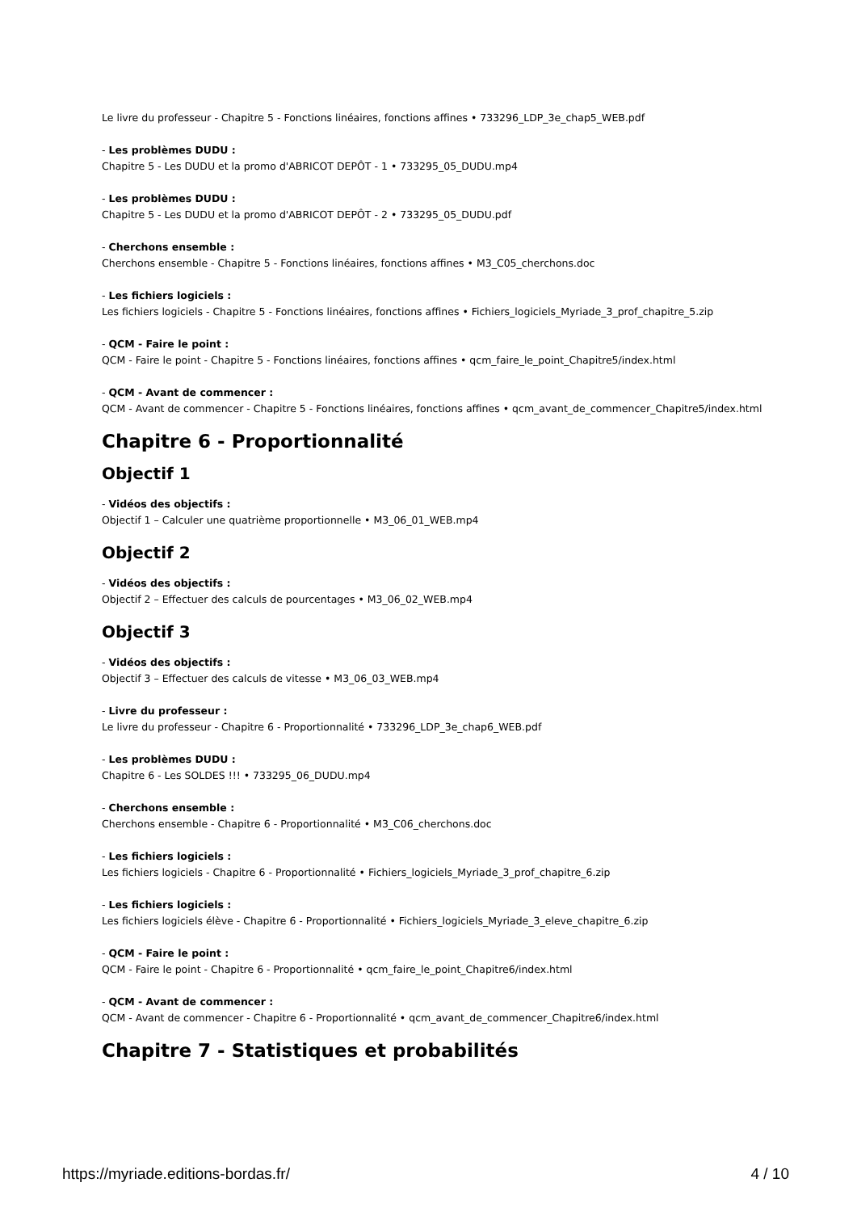Le livre du professeur - Chapitre 5 - Fonctions linéaires, fonctions affines • 733296_LDP_3e_chap5_WEB.pdf
- Les problèmes DUDU :
Chapitre 5 - Les DUDU et la promo d'ABRICOT DEPÔT - 1 • 733295_05_DUDU.mp4
- Les problèmes DUDU :
Chapitre 5 - Les DUDU et la promo d'ABRICOT DEPÔT - 2 • 733295_05_DUDU.pdf
- Cherchons ensemble :
Cherchons ensemble - Chapitre 5 - Fonctions linéaires, fonctions affines • M3_C05_cherchons.doc
- Les fichiers logiciels :
Les fichiers logiciels - Chapitre 5 - Fonctions linéaires, fonctions affines • Fichiers_logiciels_Myriade_3_prof_chapitre_5.zip
- QCM - Faire le point :
QCM - Faire le point - Chapitre 5 - Fonctions linéaires, fonctions affines • qcm_faire_le_point_Chapitre5/index.html
- QCM - Avant de commencer :
QCM - Avant de commencer - Chapitre 5 - Fonctions linéaires, fonctions affines • qcm_avant_de_commencer_Chapitre5/index.html
Chapitre 6 - Proportionnalité
Objectif 1
- Vidéos des objectifs :
Objectif 1 – Calculer une quatrième proportionnelle • M3_06_01_WEB.mp4
Objectif 2
- Vidéos des objectifs :
Objectif 2 – Effectuer des calculs de pourcentages • M3_06_02_WEB.mp4
Objectif 3
- Vidéos des objectifs :
Objectif 3 – Effectuer des calculs de vitesse • M3_06_03_WEB.mp4
- Livre du professeur :
Le livre du professeur - Chapitre 6 - Proportionnalité • 733296_LDP_3e_chap6_WEB.pdf
- Les problèmes DUDU :
Chapitre 6 - Les SOLDES !!! • 733295_06_DUDU.mp4
- Cherchons ensemble :
Cherchons ensemble - Chapitre 6 - Proportionnalité • M3_C06_cherchons.doc
- Les fichiers logiciels :
Les fichiers logiciels - Chapitre 6 - Proportionnalité • Fichiers_logiciels_Myriade_3_prof_chapitre_6.zip
- Les fichiers logiciels :
Les fichiers logiciels élève - Chapitre 6 - Proportionnalité • Fichiers_logiciels_Myriade_3_eleve_chapitre_6.zip
- QCM - Faire le point :
QCM - Faire le point - Chapitre 6 - Proportionnalité • qcm_faire_le_point_Chapitre6/index.html
- QCM - Avant de commencer :
QCM - Avant de commencer - Chapitre 6 - Proportionnalité • qcm_avant_de_commencer_Chapitre6/index.html
Chapitre 7 - Statistiques et probabilités
https://myriade.editions-bordas.fr/ 4 / 10